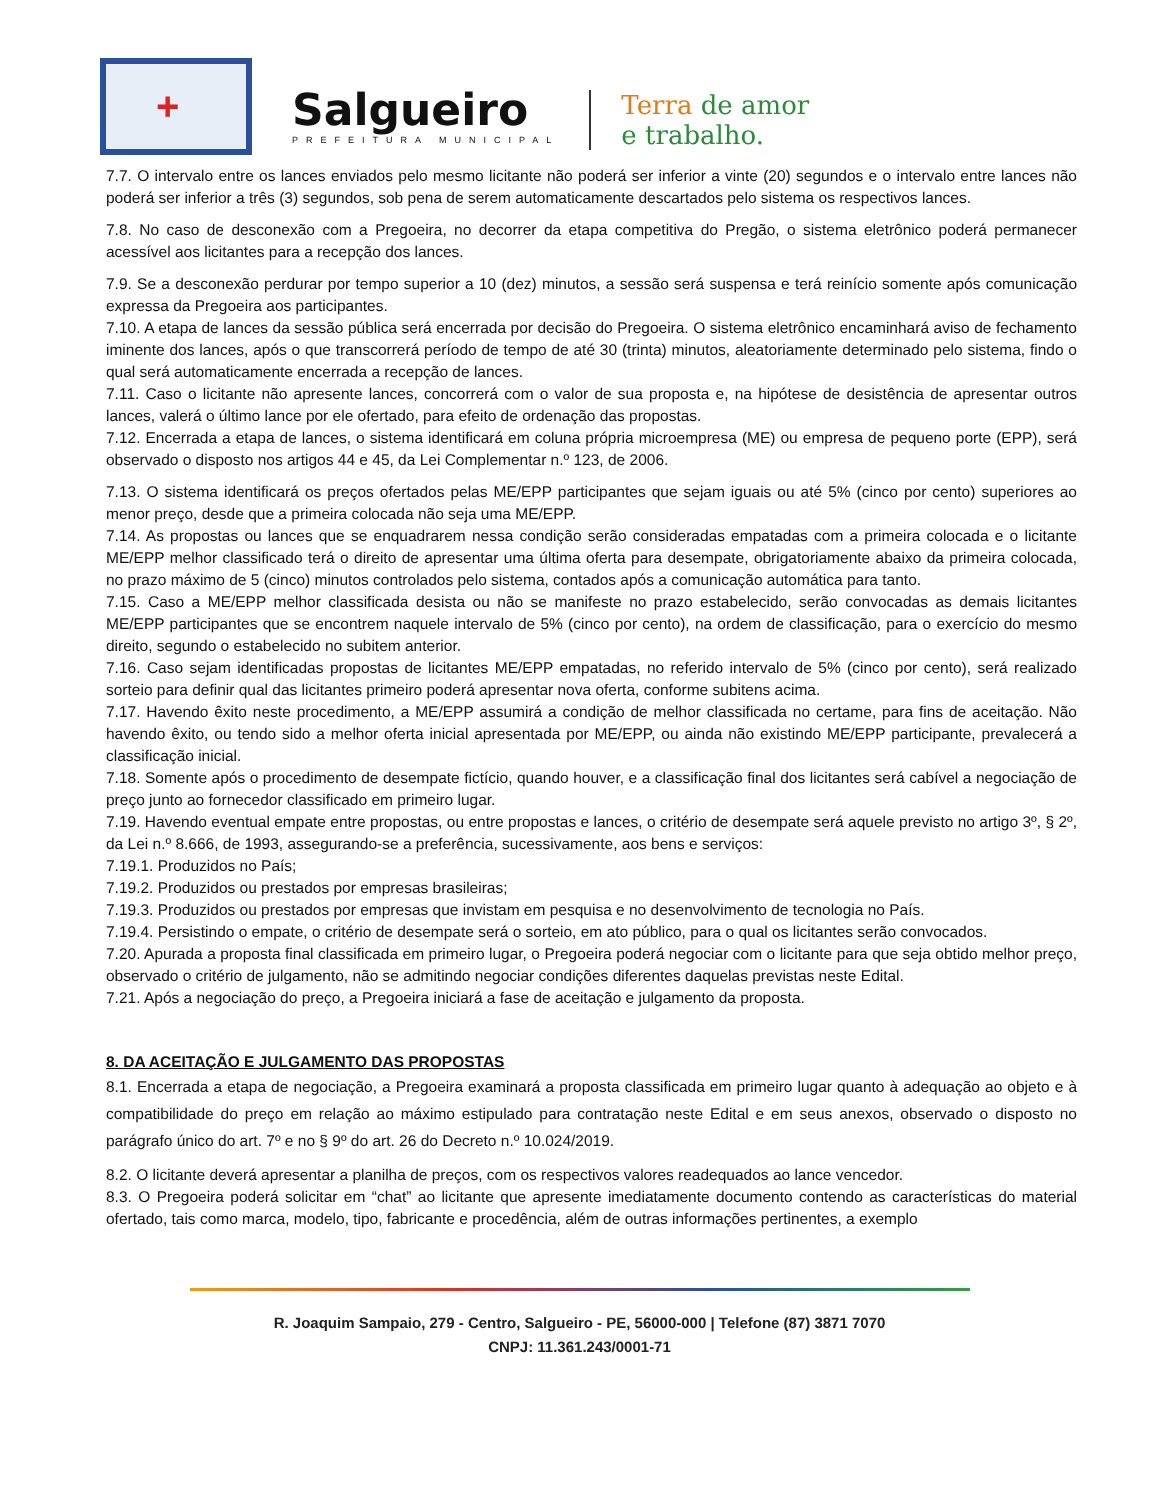+
Salgueiro
PREFEITURA MUNICIPAL
Terra de amor
e trabalho.
7.7. O intervalo entre os lances enviados pelo mesmo licitante não poderá ser inferior a vinte (20) segundos e o intervalo entre lances não poderá ser inferior a três (3) segundos, sob pena de serem automaticamente descartados pelo sistema os respectivos lances.
7.8. No caso de desconexão com a Pregoeira, no decorrer da etapa competitiva do Pregão, o sistema eletrônico poderá permanecer acessível aos licitantes para a recepção dos lances.
7.9. Se a desconexão perdurar por tempo superior a 10 (dez) minutos, a sessão será suspensa e terá reinício somente após comunicação expressa da Pregoeira aos participantes.
7.10. A etapa de lances da sessão pública será encerrada por decisão do Pregoeira. O sistema eletrônico encaminhará aviso de fechamento iminente dos lances, após o que transcorrerá período de tempo de até 30 (trinta) minutos, aleatoriamente determinado pelo sistema, findo o qual será automaticamente encerrada a recepção de lances.
7.11. Caso o licitante não apresente lances, concorrerá com o valor de sua proposta e, na hipótese de desistência de apresentar outros lances, valerá o último lance por ele ofertado, para efeito de ordenação das propostas.
7.12. Encerrada a etapa de lances, o sistema identificará em coluna própria microempresa (ME) ou empresa de pequeno porte (EPP), será observado o disposto nos artigos 44 e 45, da Lei Complementar n.º 123, de 2006.
7.13. O sistema identificará os preços ofertados pelas ME/EPP participantes que sejam iguais ou até 5% (cinco por cento) superiores ao menor preço, desde que a primeira colocada não seja uma ME/EPP.
7.14. As propostas ou lances que se enquadrarem nessa condição serão consideradas empatadas com a primeira colocada e o licitante ME/EPP melhor classificado terá o direito de apresentar uma última oferta para desempate, obrigatoriamente abaixo da primeira colocada, no prazo máximo de 5 (cinco) minutos controlados pelo sistema, contados após a comunicação automática para tanto.
7.15. Caso a ME/EPP melhor classificada desista ou não se manifeste no prazo estabelecido, serão convocadas as demais licitantes ME/EPP participantes que se encontrem naquele intervalo de 5% (cinco por cento), na ordem de classificação, para o exercício do mesmo direito, segundo o estabelecido no subitem anterior.
7.16. Caso sejam identificadas propostas de licitantes ME/EPP empatadas, no referido intervalo de 5% (cinco por cento), será realizado sorteio para definir qual das licitantes primeiro poderá apresentar nova oferta, conforme subitens acima.
7.17. Havendo êxito neste procedimento, a ME/EPP assumirá a condição de melhor classificada no certame, para fins de aceitação. Não havendo êxito, ou tendo sido a melhor oferta inicial apresentada por ME/EPP, ou ainda não existindo ME/EPP participante, prevalecerá a classificação inicial.
7.18. Somente após o procedimento de desempate fictício, quando houver, e a classificação final dos licitantes será cabível a negociação de preço junto ao fornecedor classificado em primeiro lugar.
7.19. Havendo eventual empate entre propostas, ou entre propostas e lances, o critério de desempate será aquele previsto no artigo 3º, § 2º, da Lei n.º 8.666, de 1993, assegurando-se a preferência, sucessivamente, aos bens e serviços:
7.19.1. Produzidos no País;
7.19.2. Produzidos ou prestados por empresas brasileiras;
7.19.3. Produzidos ou prestados por empresas que invistam em pesquisa e no desenvolvimento de tecnologia no País.
7.19.4. Persistindo o empate, o critério de desempate será o sorteio, em ato público, para o qual os licitantes serão convocados.
7.20. Apurada a proposta final classificada em primeiro lugar, o Pregoeira poderá negociar com o licitante para que seja obtido melhor preço, observado o critério de julgamento, não se admitindo negociar condições diferentes daquelas previstas neste Edital.
7.21. Após a negociação do preço, a Pregoeira iniciará a fase de aceitação e julgamento da proposta.
8. DA ACEITAÇÃO E JULGAMENTO DAS PROPOSTAS
8.1. Encerrada a etapa de negociação, a Pregoeira examinará a proposta classificada em primeiro lugar quanto à adequação ao objeto e à compatibilidade do preço em relação ao máximo estipulado para contratação neste Edital e em seus anexos, observado o disposto no parágrafo único do art. 7º e no § 9º do art. 26 do Decreto n.º 10.024/2019.
8.2. O licitante deverá apresentar a planilha de preços, com os respectivos valores readequados ao lance vencedor.
8.3. O Pregoeira poderá solicitar em “chat” ao licitante que apresente imediatamente documento contendo as características do material ofertado, tais como marca, modelo, tipo, fabricante e procedência, além de outras informações pertinentes, a exemplo
R. Joaquim Sampaio, 279 - Centro, Salgueiro - PE, 56000-000 | Telefone (87) 3871 7070
CNPJ: 11.361.243/0001-71